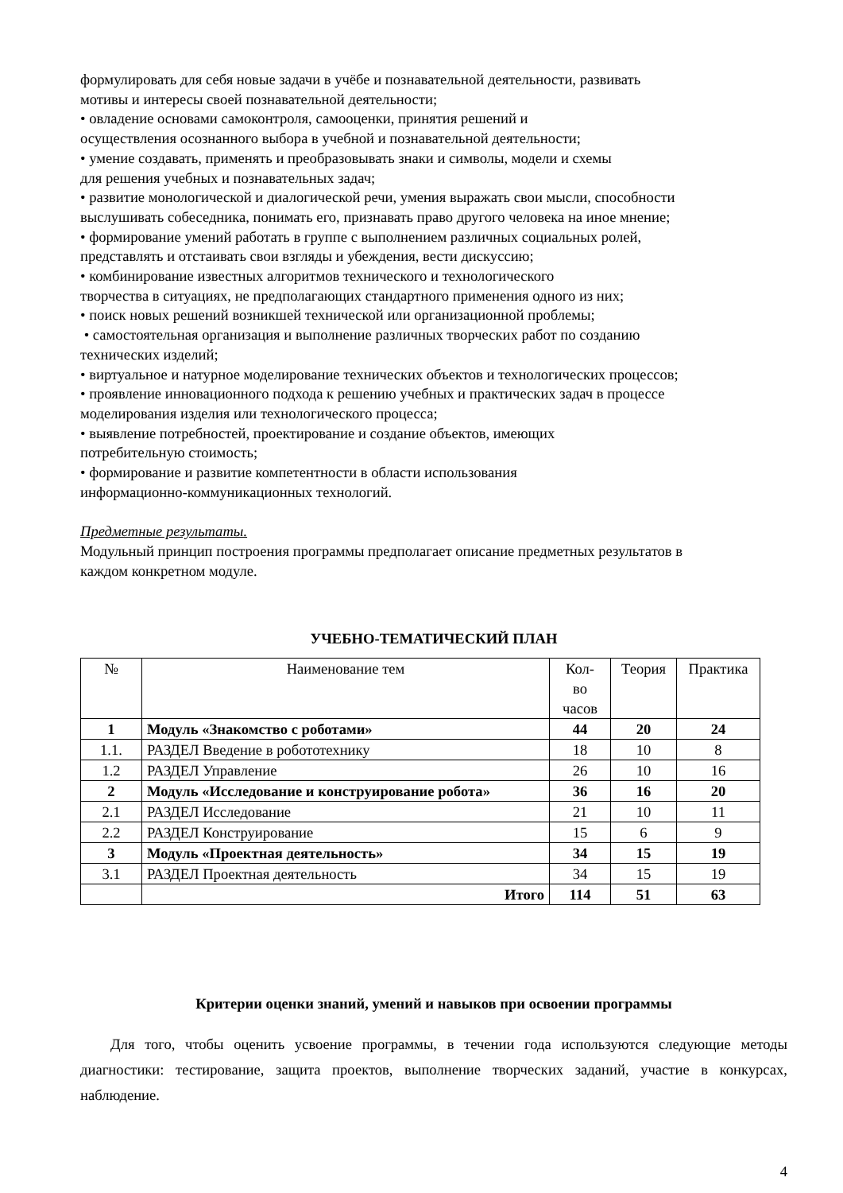формулировать для себя новые задачи в учёбе и познавательной деятельности, развивать
мотивы и интересы своей познавательной деятельности;
• овладение основами самоконтроля, самооценки, принятия решений и
осуществления осознанного выбора в учебной и познавательной деятельности;
• умение создавать, применять и преобразовывать знаки и символы, модели и схемы
для решения учебных и познавательных задач;
• развитие монологической и диалогической речи, умения выражать свои мысли, способности
выслушивать собеседника, понимать его, признавать право другого человека на иное мнение;
• формирование умений работать в группе с выполнением различных социальных ролей,
представлять и отстаивать свои взгляды и убеждения, вести дискуссию;
• комбинирование известных алгоритмов технического и технологического
творчества в ситуациях, не предполагающих стандартного применения одного из них;
• поиск новых решений возникшей технической или организационной проблемы;
• самостоятельная организация и выполнение различных творческих работ по созданию
технических изделий;
• виртуальное и натурное моделирование технических объектов и технологических процессов;
• проявление инновационного подхода к решению учебных и практических задач в процессе
моделирования изделия или технологического процесса;
• выявление потребностей, проектирование и создание объектов, имеющих
потребительную стоимость;
• формирование и развитие компетентности в области использования
информационно-коммуникационных технологий.
Предметные результаты.
Модульный принцип построения программы предполагает описание предметных результатов в
каждом конкретном модуле.
УЧЕБНО-ТЕМАТИЧЕСКИЙ ПЛАН
| № | Наименование тем | Кол- во часов | Теория | Практика |
| 1 | Модуль «Знакомство с роботами» | 44 | 20 | 24 |
| 1.1. | РАЗДЕЛ Введение в робототехнику | 18 | 10 | 8 |
| 1.2 | РАЗДЕЛ Управление | 26 | 10 | 16 |
| 2 | Модуль «Исследование и конструирование робота» | 36 | 16 | 20 |
| 2.1 | РАЗДЕЛ Исследование | 21 | 10 | 11 |
| 2.2 | РАЗДЕЛ Конструирование | 15 | 6 | 9 |
| 3 | Модуль «Проектная деятельность» | 34 | 15 | 19 |
| 3.1 | РАЗДЕЛ Проектная деятельность | 34 | 15 | 19 |
| | Итого | 114 | 51 | 63 |
Критерии оценки знаний, умений и навыков при освоении программы
Для того, чтобы оценить усвоение программы, в течении года используются следующие методы диагностики: тестирование, защита проектов, выполнение творческих заданий, участие в конкурсах, наблюдение.
4